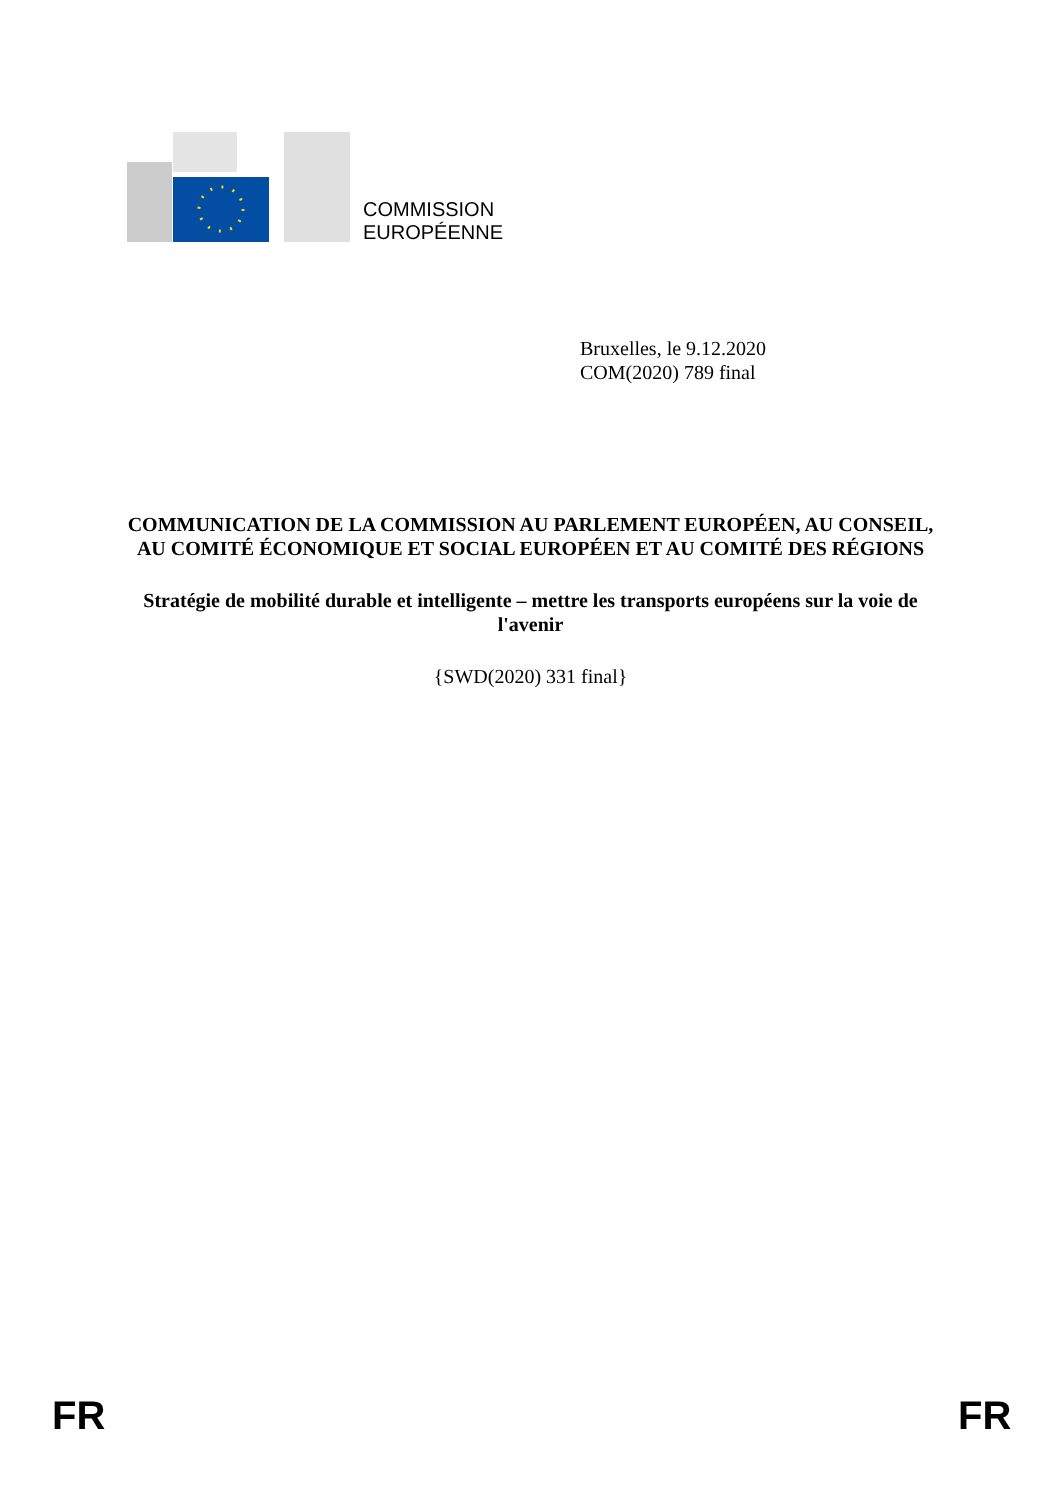COMMISSION
EUROPÉENNE
Bruxelles, le 9.12.2020
COM(2020) 789 final
COMMUNICATION DE LA COMMISSION AU PARLEMENT EUROPÉEN, AU CONSEIL, AU COMITÉ ÉCONOMIQUE ET SOCIAL EUROPÉEN ET AU COMITÉ DES RÉGIONS
Stratégie de mobilité durable et intelligente – mettre les transports européens sur la voie de l'avenir
{SWD(2020) 331 final}
FR FR